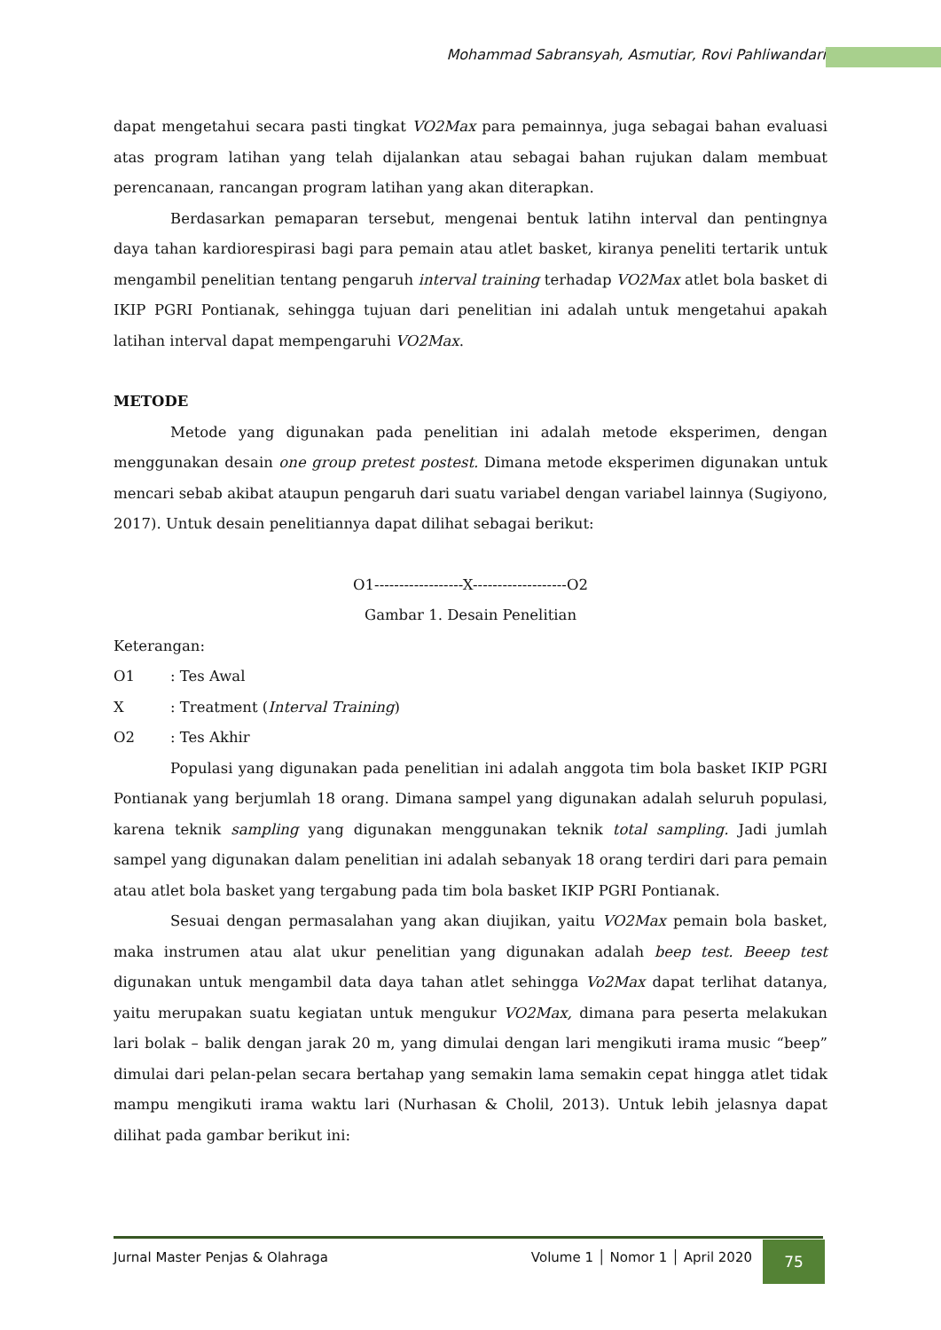Mohammad Sabransyah, Asmutiar, Rovi Pahliwandari
dapat mengetahui secara pasti tingkat VO2Max para pemainnya, juga sebagai bahan evaluasi atas program latihan yang telah dijalankan atau sebagai bahan rujukan dalam membuat perencanaan, rancangan program latihan yang akan diterapkan.
Berdasarkan pemaparan tersebut, mengenai bentuk latihn interval dan pentingnya daya tahan kardiorespirasi bagi para pemain atau atlet basket, kiranya peneliti tertarik untuk mengambil penelitian tentang pengaruh interval training terhadap VO2Max atlet bola basket di IKIP PGRI Pontianak, sehingga tujuan dari penelitian ini adalah untuk mengetahui apakah latihan interval dapat mempengaruhi VO2Max.
METODE
Metode yang digunakan pada penelitian ini adalah metode eksperimen, dengan menggunakan desain one group pretest postest. Dimana metode eksperimen digunakan untuk mencari sebab akibat ataupun pengaruh dari suatu variabel dengan variabel lainnya (Sugiyono, 2017). Untuk desain penelitiannya dapat dilihat sebagai berikut:
O1------------------X-------------------O2
Gambar 1. Desain Penelitian
Keterangan:
O1: Tes Awal
X: Treatment (Interval Training)
O2: Tes Akhir
Populasi yang digunakan pada penelitian ini adalah anggota tim bola basket IKIP PGRI Pontianak yang berjumlah 18 orang. Dimana sampel yang digunakan adalah seluruh populasi, karena teknik sampling yang digunakan menggunakan teknik total sampling. Jadi jumlah sampel yang digunakan dalam penelitian ini adalah sebanyak 18 orang terdiri dari para pemain atau atlet bola basket yang tergabung pada tim bola basket IKIP PGRI Pontianak.
Sesuai dengan permasalahan yang akan diujikan, yaitu VO2Max pemain bola basket, maka instrumen atau alat ukur penelitian yang digunakan adalah beep test. Beeep test digunakan untuk mengambil data daya tahan atlet sehingga Vo2Max dapat terlihat datanya, yaitu merupakan suatu kegiatan untuk mengukur VO2Max, dimana para peserta melakukan lari bolak – balik dengan jarak 20 m, yang dimulai dengan lari mengikuti irama music “beep” dimulai dari pelan-pelan secara bertahap yang semakin lama semakin cepat hingga atlet tidak mampu mengikuti irama waktu lari (Nurhasan & Cholil, 2013). Untuk lebih jelasnya dapat dilihat pada gambar berikut ini:
Jurnal Master Penjas & Olahraga Volume 1 │ Nomor 1 │ April 2020 75